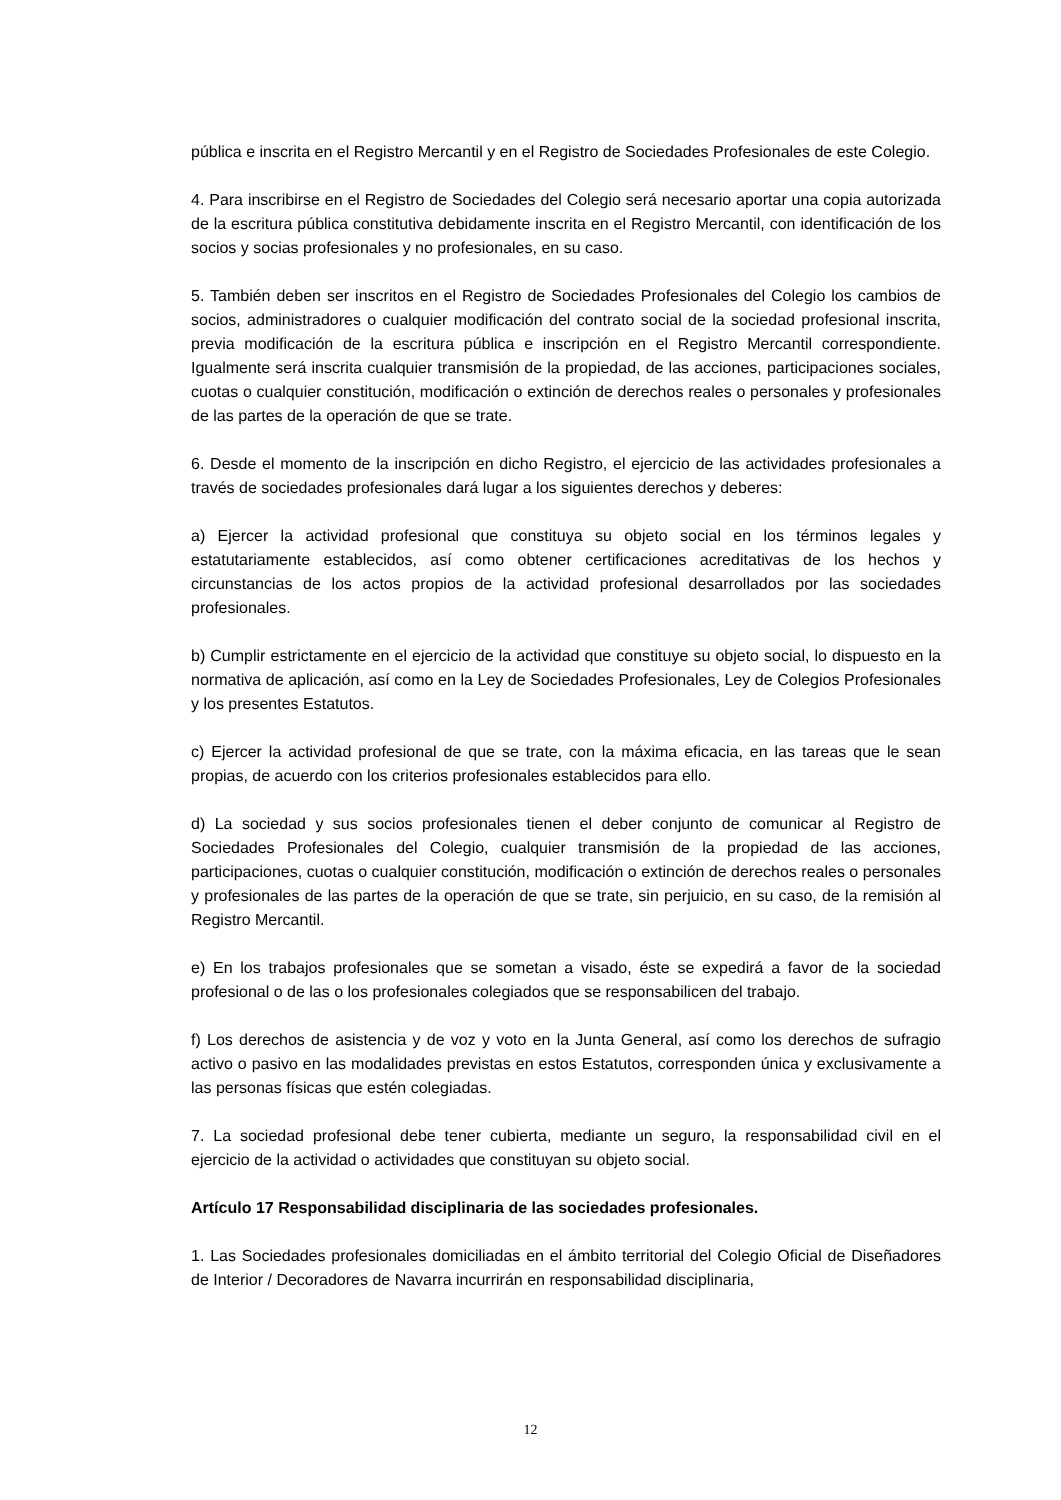pública e inscrita en el Registro Mercantil y en el Registro de Sociedades Profesionales de este Colegio.
4. Para inscribirse en el Registro de Sociedades del Colegio será necesario aportar una copia autorizada de la escritura pública constitutiva debidamente inscrita en el Registro Mercantil, con identificación de los socios y socias profesionales y no profesionales, en su caso.
5. También deben ser inscritos en el Registro de Sociedades Profesionales del Colegio los cambios de socios, administradores o cualquier modificación del contrato social de la sociedad profesional inscrita, previa modificación de la escritura pública e inscripción en el Registro Mercantil correspondiente. Igualmente será inscrita cualquier transmisión de la propiedad, de las acciones, participaciones sociales, cuotas o cualquier constitución, modificación o extinción de derechos reales o personales y profesionales de las partes de la operación de que se trate.
6. Desde el momento de la inscripción en dicho Registro, el ejercicio de las actividades profesionales a través de sociedades profesionales dará lugar a los siguientes derechos y deberes:
a) Ejercer la actividad profesional que constituya su objeto social en los términos legales y estatutariamente establecidos, así como obtener certificaciones acreditativas de los hechos y circunstancias de los actos propios de la actividad profesional desarrollados por las sociedades profesionales.
b) Cumplir estrictamente en el ejercicio de la actividad que constituye su objeto social, lo dispuesto en la normativa de aplicación, así como en la Ley de Sociedades Profesionales, Ley de Colegios Profesionales y los presentes Estatutos.
c) Ejercer la actividad profesional de que se trate, con la máxima eficacia, en las tareas que le sean propias, de acuerdo con los criterios profesionales establecidos para ello.
d) La sociedad y sus socios profesionales tienen el deber conjunto de comunicar al Registro de Sociedades Profesionales del Colegio, cualquier transmisión de la propiedad de las acciones, participaciones, cuotas o cualquier constitución, modificación o extinción de derechos reales o personales y profesionales de las partes de la operación de que se trate, sin perjuicio, en su caso, de la remisión al Registro Mercantil.
e) En los trabajos profesionales que se sometan a visado, éste se expedirá a favor de la sociedad profesional o de las o los profesionales colegiados que se responsabilicen del trabajo.
f) Los derechos de asistencia y de voz y voto en la Junta General, así como los derechos de sufragio activo o pasivo en las modalidades previstas en estos Estatutos, corresponden única y exclusivamente a las personas físicas que estén colegiadas.
7. La sociedad profesional debe tener cubierta, mediante un seguro, la responsabilidad civil en el ejercicio de la actividad o actividades que constituyan su objeto social.
Artículo 17 Responsabilidad disciplinaria de las sociedades profesionales.
1. Las Sociedades profesionales domiciliadas en el ámbito territorial del Colegio Oficial de Diseñadores de Interior / Decoradores de Navarra incurrirán en responsabilidad disciplinaria,
12